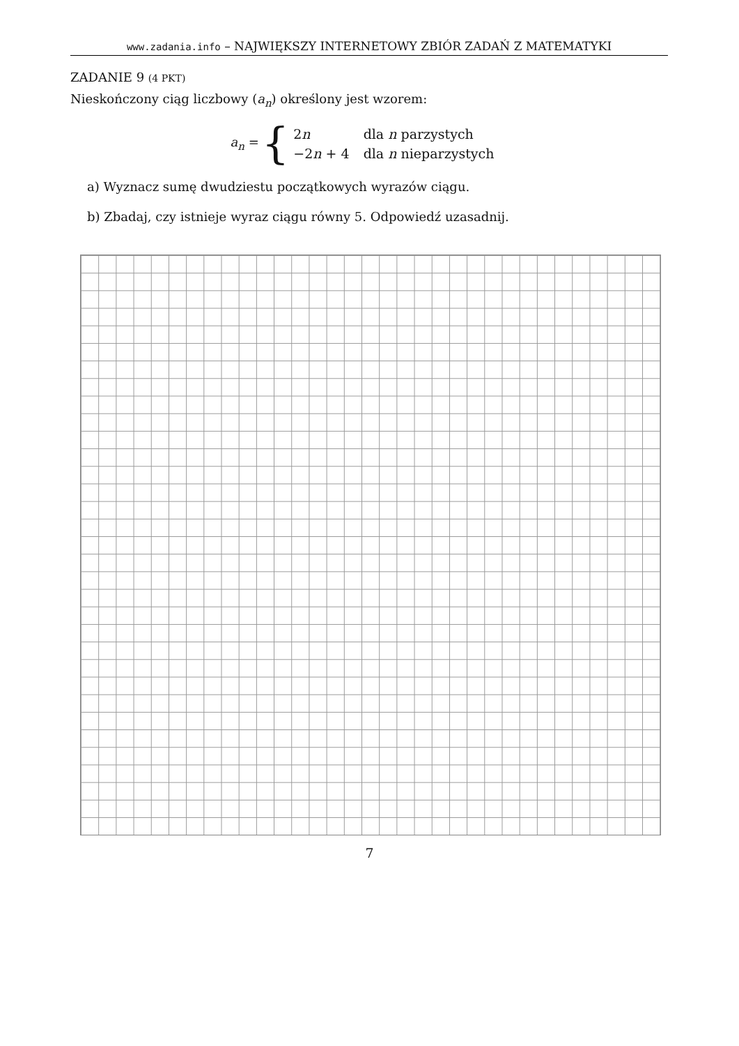www.zadania.info – NAJWIĘKSZY INTERNETOWY ZBIÓR ZADAŃ Z MATEMATYKI
ZADANIE 9 (4 PKT)
Nieskończony ciąg liczbowy (a<sub>n</sub>) określony jest wzorem:
a<sub>n</sub> = {
| 2 n | dla n parzystych |
| −2 n + 4 | dla n nieparzystych |
a) Wyznacz sumę dwudziestu początkowych wyrazów ciągu.
b) Zbadaj, czy istnieje wyraz ciągu równy 5. Odpowiedź uzasadnij.
7